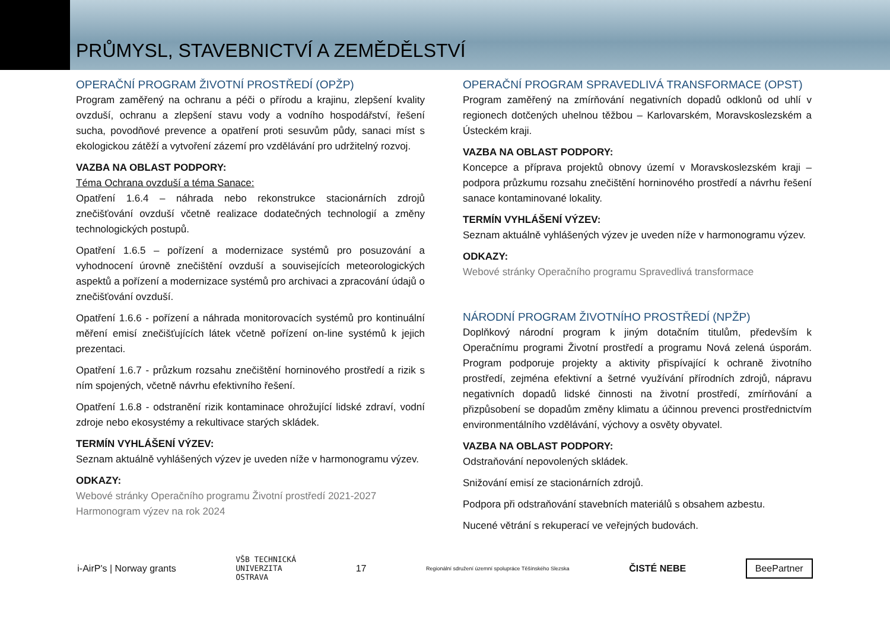PRŮMYSL, STAVEBNICTVÍ A ZEMĚDĚLSTVÍ
OPERAČNÍ PROGRAM ŽIVOTNÍ PROSTŘEDÍ (OPŽP)
Program zaměřený na ochranu a péči o přírodu a krajinu, zlepšení kvality ovzduší, ochranu a zlepšení stavu vody a vodního hospodářství, řešení sucha, povodňové prevence a opatření proti sesuvům půdy, sanaci míst s ekologickou zátěží a vytvoření zázemí pro vzdělávání pro udržitelný rozvoj.
VAZBA NA OBLAST PODPORY:
Téma Ochrana ovzduší a téma Sanace:
Opatření 1.6.4 – náhrada nebo rekonstrukce stacionárních zdrojů znečišťování ovzduší včetně realizace dodatečných technologií a změny technologických postupů.
Opatření 1.6.5 – pořízení a modernizace systémů pro posuzování a vyhodnocení úrovně znečištění ovzduší a souvisejících meteorologických aspektů a pořízení a modernizace systémů pro archivaci a zpracování údajů o znečišťování ovzduší.
Opatření 1.6.6 - pořízení a náhrada monitorovacích systémů pro kontinuální měření emisí znečišťujících látek včetně pořízení on-line systémů k jejich prezentaci.
Opatření 1.6.7 - průzkum rozsahu znečištění horninového prostředí a rizik s ním spojených, včetně návrhu efektivního řešení.
Opatření 1.6.8 - odstranění rizik kontaminace ohrožující lidské zdraví, vodní zdroje nebo ekosystémy a rekultivace starých skládek.
TERMÍN VYHLÁŠENÍ VÝZEV:
Seznam aktuálně vyhlášených výzev je uveden níže v harmonogramu výzev.
ODKAZY:
Webové stránky Operačního programu Životní prostředí 2021-2027
Harmonogram výzev na rok 2024
OPERAČNÍ PROGRAM SPRAVEDLIVÁ TRANSFORMACE (OPST)
Program zaměřený na zmírňování negativních dopadů odklonů od uhlí v regionech dotčených uhelnou těžbou – Karlovarském, Moravskoslezském a Ústeckém kraji.
VAZBA NA OBLAST PODPORY:
Koncepce a příprava projektů obnovy území v Moravskoslezském kraji – podpora průzkumu rozsahu znečištění horninového prostředí a návrhu řešení sanace kontaminované lokality.
TERMÍN VYHLÁŠENÍ VÝZEV:
Seznam aktuálně vyhlášených výzev je uveden níže v harmonogramu výzev.
ODKAZY:
Webové stránky Operačního programu Spravedlivá transformace
NÁRODNÍ PROGRAM ŽIVOTNÍHO PROSTŘEDÍ (NPŽP)
Doplňkový národní program k jiným dotačním titulům, především k Operačnímu programi Životní prostředí a programu Nová zelená úsporám. Program podporuje projekty a aktivity přispívající k ochraně životního prostředí, zejména efektivní a šetrné využívání přírodních zdrojů, nápravu negativních dopadů lidské činnosti na životní prostředí, zmírňování a přizpůsobení se dopadům změny klimatu a účinnou prevenci prostřednictvím environmentálního vzdělávání, výchovy a osvěty obyvatel.
VAZBA NA OBLAST PODPORY:
Odstraňování nepovolených skládek.
Snižování emisí ze stacionárních zdrojů.
Podpora při odstraňování stavebních materiálů s obsahem azbestu.
Nucené větrání s rekuperací ve veřejných budovách.
i-AirP's | Norway grants VŠB TECHNICKÁ
UNIVERZITA
OSTRAVA 17 Regionální sdružení územní spolupráce Těšínského Slezska ČISTÉ NEBE BeePartner